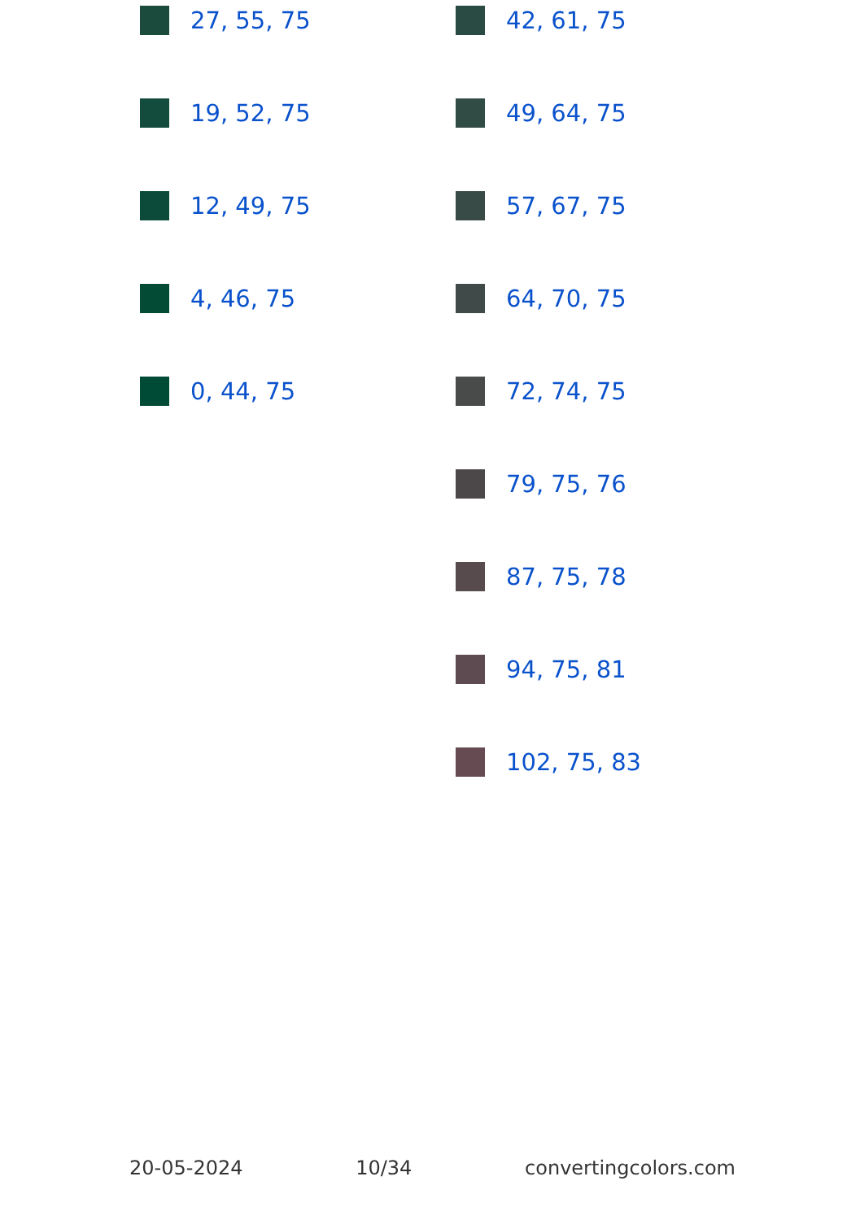27, 55, 75
19, 52, 75
12, 49, 75
4, 46, 75
0, 44, 75
42, 61, 75
49, 64, 75
57, 67, 75
64, 70, 75
72, 74, 75
79, 75, 76
87, 75, 78
94, 75, 81
102, 75, 83
20-05-2024 10/34 convertingcolors.com